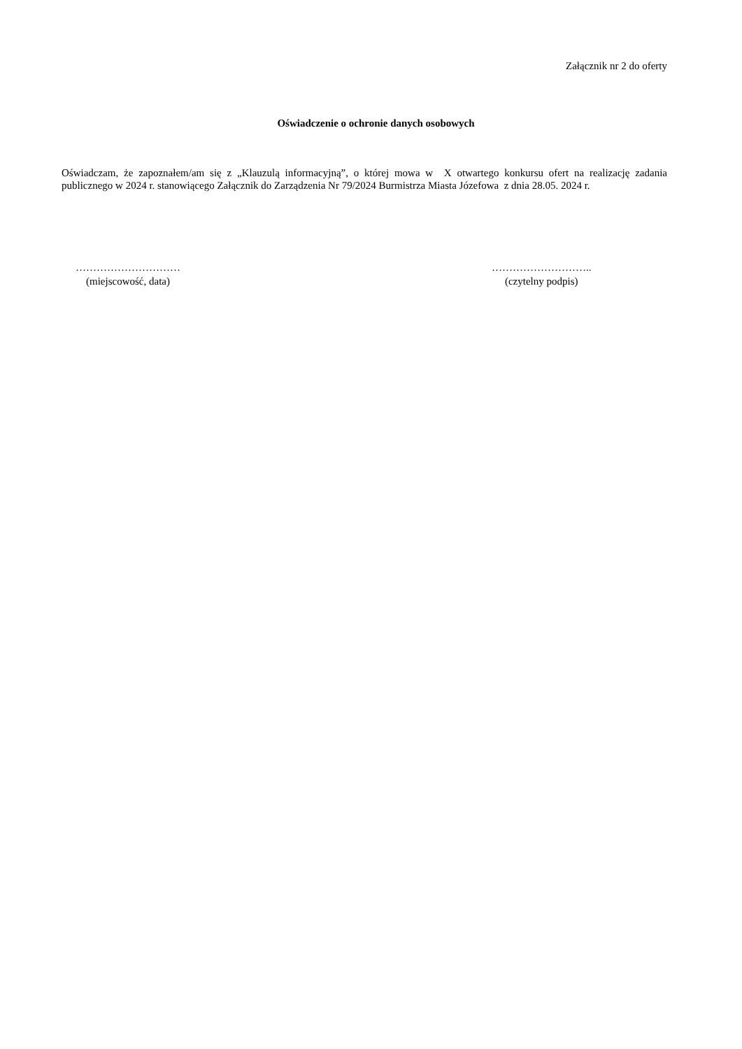Załącznik nr 2 do oferty
Oświadczenie o ochronie danych osobowych
Oświadczam, że zapoznałem/am się z „Klauzulą informacyjną”, o której mowa w X otwartego konkursu ofert na realizację zadania publicznego w 2024 r. stanowiącego Załącznik do Zarządzenia Nr 79/2024 Burmistrza Miasta Józefowa z dnia 28.05. 2024 r.
…………………………
(miejscowość, data)
………………………..
(czytelny podpis)